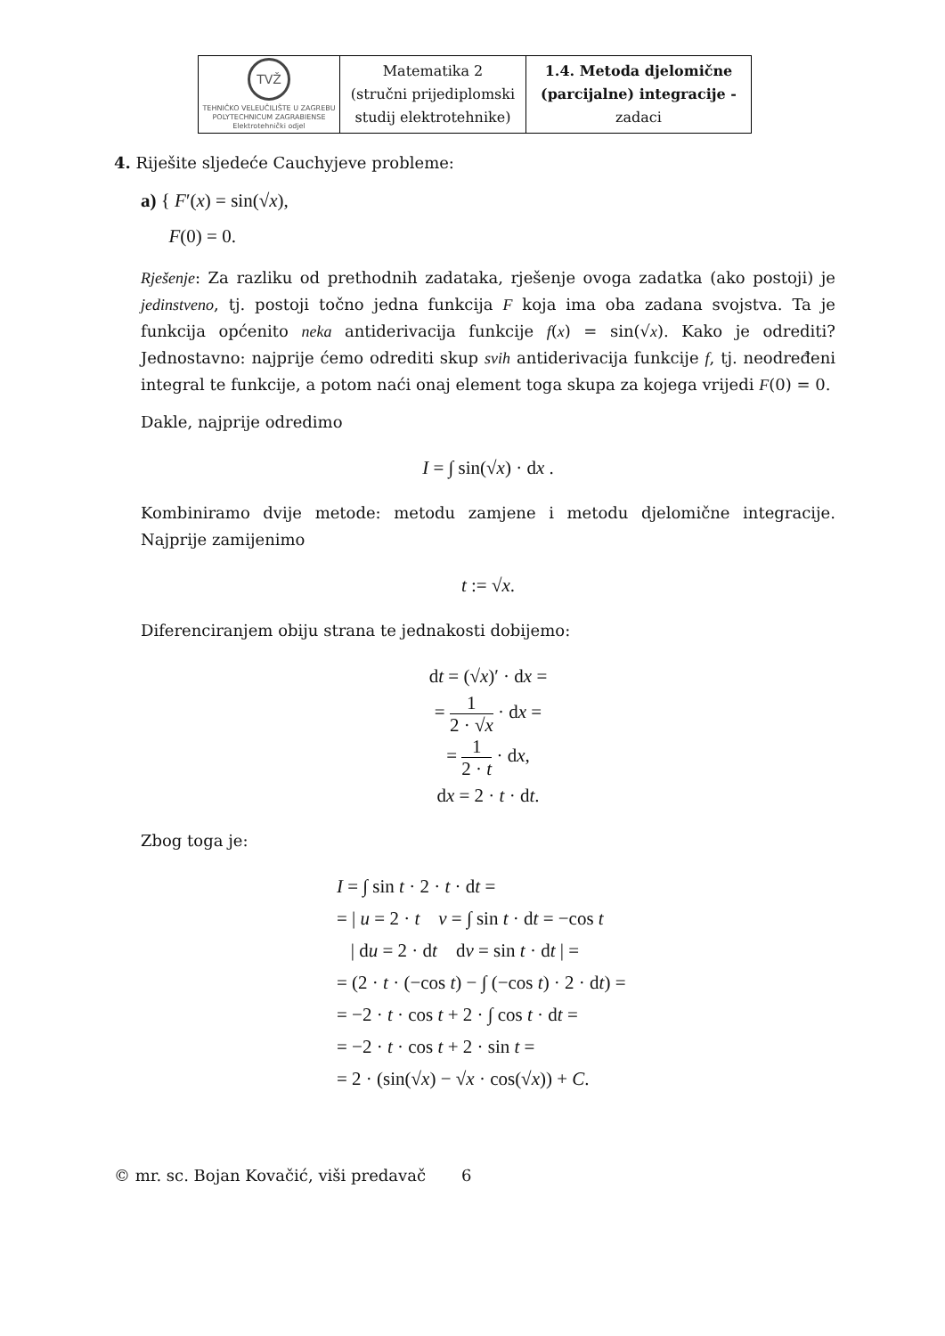| TVŽ TEHNIČKO VELEUČILIŠTE U ZAGREBU POLYTECHNICUM ZAGRABIENSE Elektrotehnički odjel | Matematika 2 (stručni prijediplomski studij elektrotehnike) | 1.4. Metoda djelomične (parcijalne) integracije - zadaci |
4. Riješite sljedeće Cauchyjeve probleme:
a) { F′(x) = sin(√x),
F(0) = 0.
Rješenje: Za razliku od prethodnih zadataka, rješenje ovoga zadatka (ako postoji) je jedinstveno, tj. postoji točno jedna funkcija F koja ima oba zadana svojstva. Ta je funkcija općenito neka antiderivacija funkcije f(x) = sin(√x). Kako je odrediti? Jednostavno: najprije ćemo odrediti skup svih antiderivacija funkcije f, tj. neodređeni integral te funkcije, a potom naći onaj element toga skupa za kojega vrijedi F(0) = 0.
Dakle, najprije odredimo
I = ∫ sin(√x) · dx .
Kombiniramo dvije metode: metodu zamjene i metodu djelomične integracije. Najprije zamijenimo
t := √x.
Diferenciranjem obiju strana te jednakosti dobijemo:
dt = (√x)′ · dx =
= 1 2 · √x · dx =
= 1 2 · t · dx,
dx = 2 · t · dt.
Zbog toga je:
I = ∫ sin t · 2 · t · dt =
= | u = 2 · t v = ∫ sin t · dt = −cos t
| du = 2 · dt dv = sin t · dt | =
= (2 · t · (−cos t) − ∫ (−cos t) · 2 · dt) =
= −2 · t · cos t + 2 · ∫ cos t · dt =
= −2 · t · cos t + 2 · sin t =
= 2 · (sin(√x) − √x · cos(√x)) + C.
© mr. sc. Bojan Kovačić, viši predavač 6